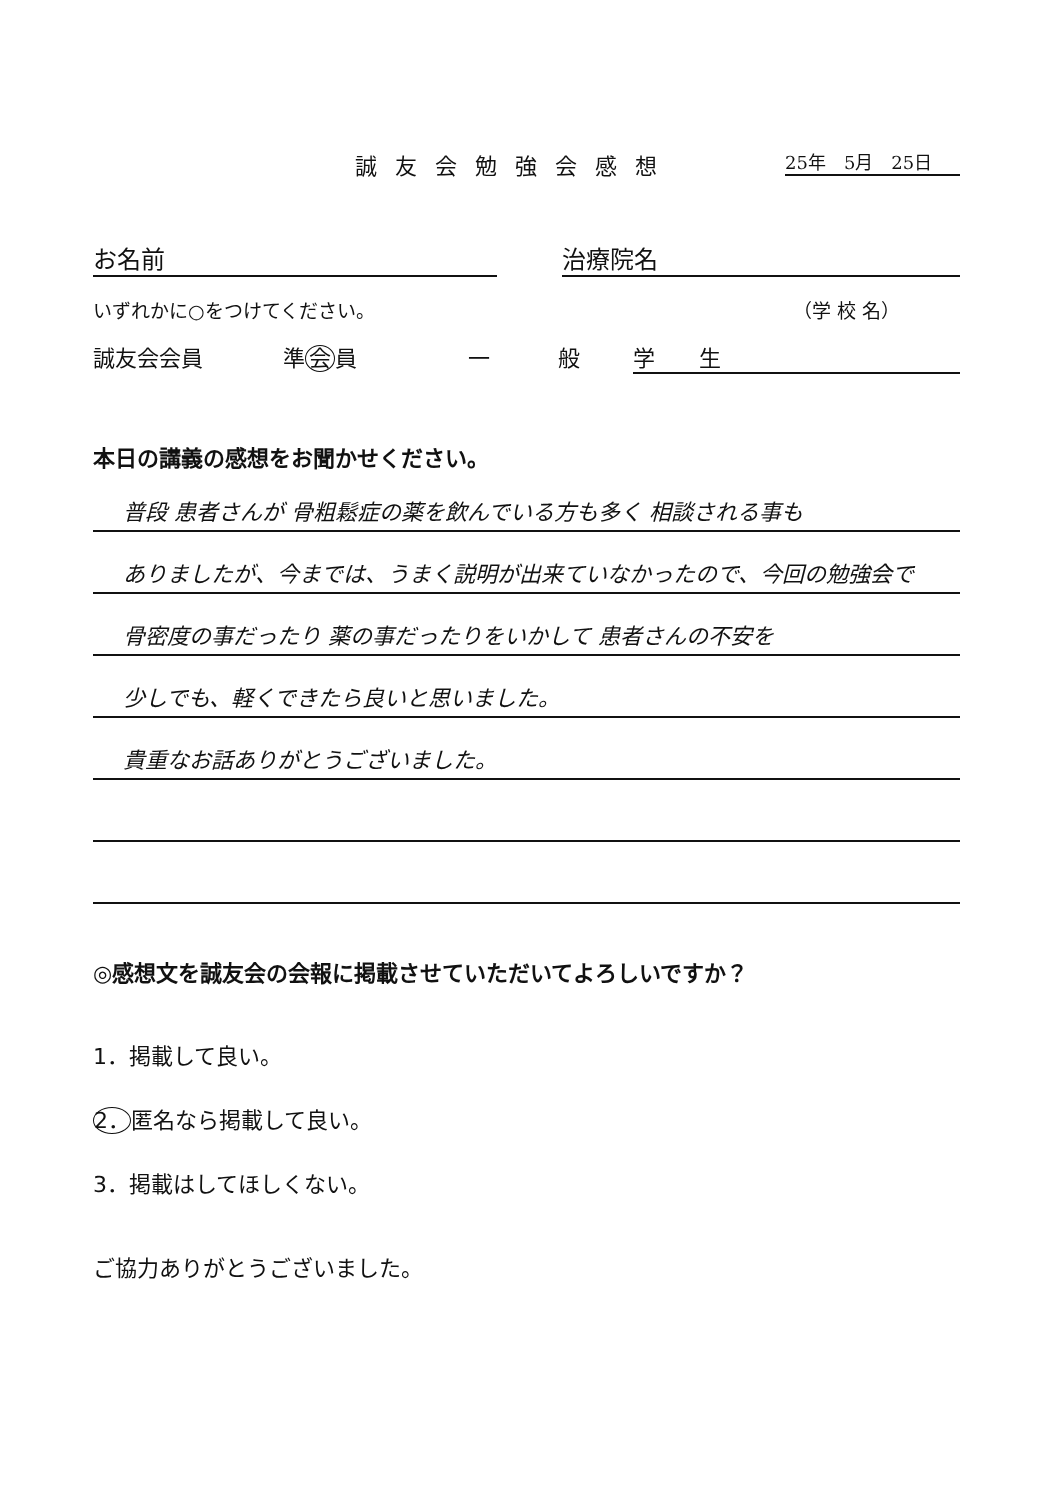誠友会勉強会感想 25年　5月　25日
お名前 治療院名
いずれかに○をつけてください。 （学 校 名）
誠友会会員 準 会 員 一 般 学　　生
本日の講義の感想をお聞かせください。
普段 患者さんが 骨粗鬆症の薬を飲んでいる方も多く 相談される事も
ありましたが、今までは、うまく説明が出来ていなかったので、今回の勉強会で
骨密度の事だったり 薬の事だったりをいかして 患者さんの不安を
少しでも、軽くできたら良いと思いました。
貴重なお話ありがとうございました。
◎感想文を誠友会の会報に掲載させていただいてよろしいですか？
1．掲載して良い。
2．匿名なら掲載して良い。
3．掲載はしてほしくない。
ご協力ありがとうございました。